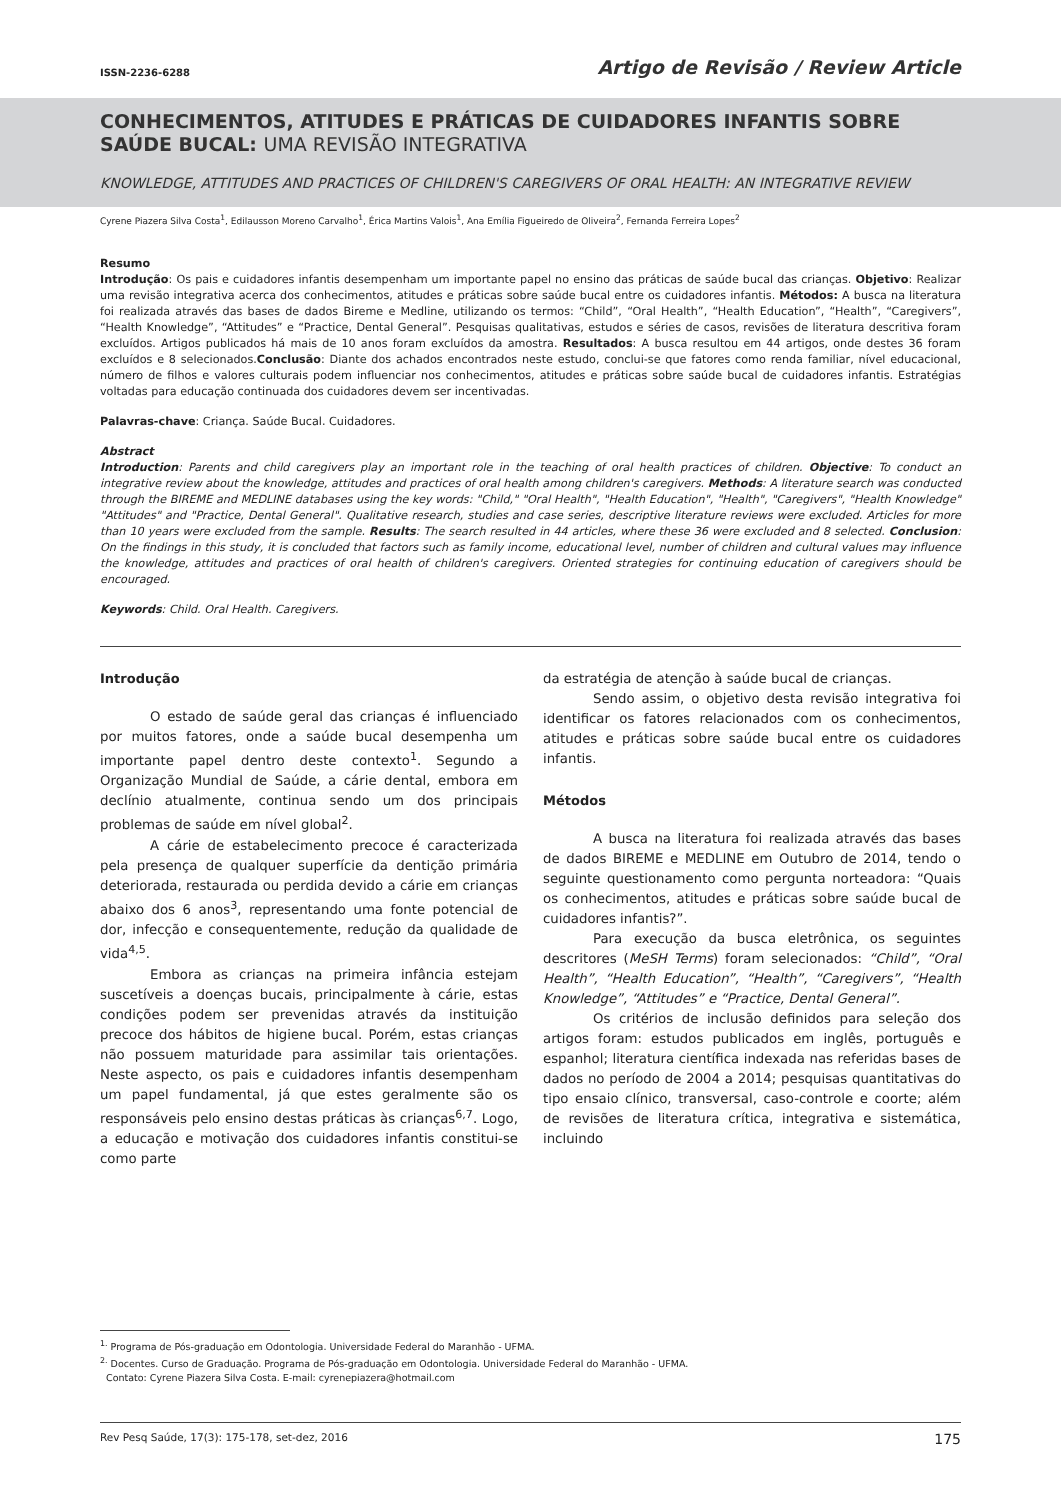ISSN-2236-6288
Artigo de Revisão / Review Article
CONHECIMENTOS, ATITUDES E PRÁTICAS DE CUIDADORES INFANTIS SOBRE SAÚDE BUCAL: UMA REVISÃO INTEGRATIVA
KNOWLEDGE, ATTITUDES AND PRACTICES OF CHILDREN'S CAREGIVERS OF ORAL HEALTH: AN INTEGRATIVE REVIEW
Cyrene Piazera Silva Costa<sup>1</sup>, Edilausson Moreno Carvalho<sup>1</sup>, Érica Martins Valois<sup>1</sup>, Ana Emília Figueiredo de Oliveira<sup>2</sup>, Fernanda Ferreira Lopes<sup>2</sup>
Resumo
Introdução: Os pais e cuidadores infantis desempenham um importante papel no ensino das práticas de saúde bucal das crianças. Objetivo: Realizar uma revisão integrativa acerca dos conhecimentos, atitudes e práticas sobre saúde bucal entre os cuidadores infantis. Métodos: A busca na literatura foi realizada através das bases de dados Bireme e Medline, utilizando os termos: “Child”, “Oral Health”, “Health Education”, “Health”, “Caregivers”, “Health Knowledge”, “Attitudes” e “Practice, Dental General”. Pesquisas qualitativas, estudos e séries de casos, revisões de literatura descritiva foram excluídos. Artigos publicados há mais de 10 anos foram excluídos da amostra. Resultados: A busca resultou em 44 artigos, onde destes 36 foram excluídos e 8 selecionados.Conclusão: Diante dos achados encontrados neste estudo, conclui-se que fatores como renda familiar, nível educacional, número de filhos e valores culturais podem influenciar nos conhecimentos, atitudes e práticas sobre saúde bucal de cuidadores infantis. Estratégias voltadas para educação continuada dos cuidadores devem ser incentivadas.
Palavras-chave: Criança. Saúde Bucal. Cuidadores.
Abstract
Introduction: Parents and child caregivers play an important role in the teaching of oral health practices of children. Objective: To conduct an integrative review about the knowledge, attitudes and practices of oral health among children's caregivers. Methods: A literature search was conducted through the BIREME and MEDLINE databases using the key words: "Child," "Oral Health", "Health Education", "Health", "Caregivers", "Health Knowledge" "Attitudes" and "Practice, Dental General". Qualitative research, studies and case series, descriptive literature reviews were excluded. Articles for more than 10 years were excluded from the sample. Results: The search resulted in 44 articles, where these 36 were excluded and 8 selected. Conclusion: On the findings in this study, it is concluded that factors such as family income, educational level, number of children and cultural values may influence the knowledge, attitudes and practices of oral health of children's caregivers. Oriented strategies for continuing education of caregivers should be encouraged.
Keywords: Child. Oral Health. Caregivers.
Introdução
O estado de saúde geral das crianças é influenciado por muitos fatores, onde a saúde bucal desempenha um importante papel dentro deste contexto<sup>1</sup>. Segundo a Organização Mundial de Saúde, a cárie dental, embora em declínio atualmente, continua sendo um dos principais problemas de saúde em nível global<sup>2</sup>.
A cárie de estabelecimento precoce é caracterizada pela presença de qualquer superfície da dentição primária deteriorada, restaurada ou perdida devido a cárie em crianças abaixo dos 6 anos<sup>3</sup>, representando uma fonte potencial de dor, infecção e consequentemente, redução da qualidade de vida<sup>4,5</sup>.
Embora as crianças na primeira infância estejam suscetíveis a doenças bucais, principalmente à cárie, estas condições podem ser prevenidas através da instituição precoce dos hábitos de higiene bucal. Porém, estas crianças não possuem maturidade para assimilar tais orientações. Neste aspecto, os pais e cuidadores infantis desempenham um papel fundamental, já que estes geralmente são os responsáveis pelo ensino destas práticas às crianças<sup>6,7</sup>. Logo, a educação e motivação dos cuidadores infantis constitui-se como parte
da estratégia de atenção à saúde bucal de crianças.
Sendo assim, o objetivo desta revisão integrativa foi identificar os fatores relacionados com os conhecimentos, atitudes e práticas sobre saúde bucal entre os cuidadores infantis.
Métodos
A busca na literatura foi realizada através das bases de dados BIREME e MEDLINE em Outubro de 2014, tendo o seguinte questionamento como pergunta norteadora: “Quais os conhecimentos, atitudes e práticas sobre saúde bucal de cuidadores infantis?”.
Para execução da busca eletrônica, os seguintes descritores (MeSH Terms) foram selecionados: “Child”, “Oral Health”, “Health Education”, “Health”, “Caregivers”, “Health Knowledge”, “Attitudes” e “Practice, Dental General”.
Os critérios de inclusão definidos para seleção dos artigos foram: estudos publicados em inglês, português e espanhol; literatura científica indexada nas referidas bases de dados no período de 2004 a 2014; pesquisas quantitativas do tipo ensaio clínico, transversal, caso-controle e coorte; além de revisões de literatura crítica, integrativa e sistemática, incluindo
<sup>1.</sup> Programa de Pós-graduação em Odontologia. Universidade Federal do Maranhão - UFMA.
<sup>2.</sup> Docentes. Curso de Graduação. Programa de Pós-graduação em Odontologia. Universidade Federal do Maranhão - UFMA.
Contato: Cyrene Piazera Silva Costa. E-mail: cyrenepiazera@hotmail.com
Rev Pesq Saúde, 17(3): 175-178, set-dez, 2016 175